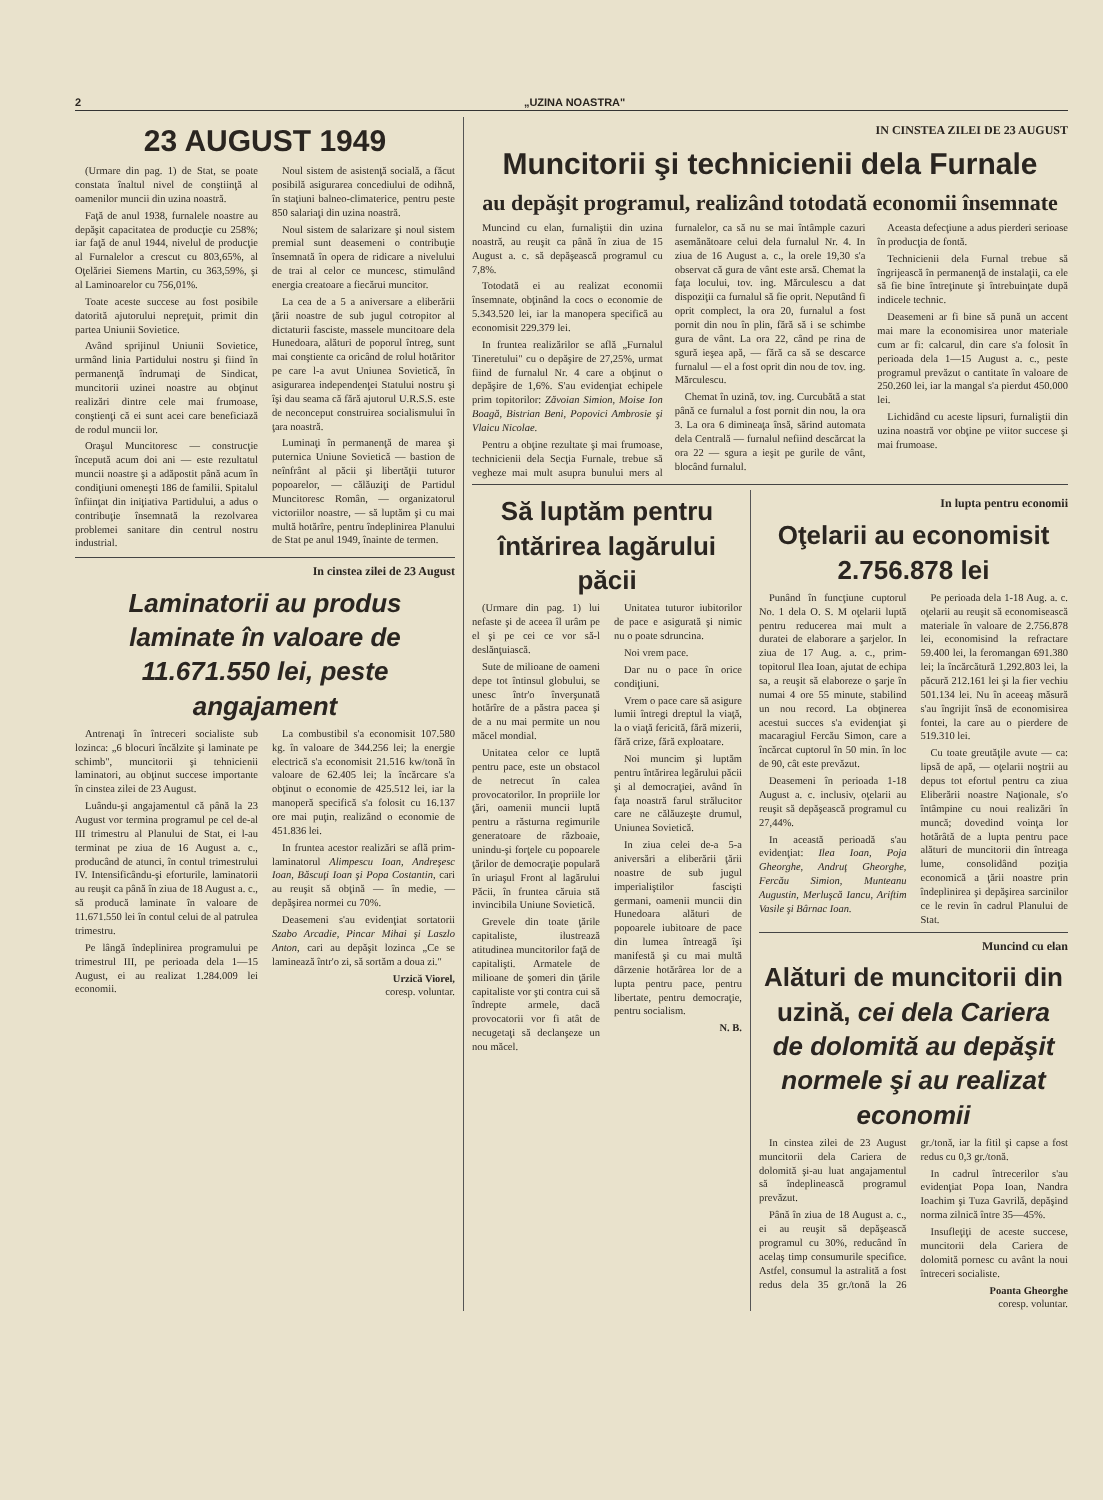2 „UZINA NOASTRA"
23 AUGUST 1949
(Urmare din pag. 1) de Stat, se poate constata înaltul nivel de conştiinţă al oamenilor muncii din uzina noastră.
Faţă de anul 1938, furnalele noastre au depăşit capacitatea de producţie cu 258%; iar faţă de anul 1944, nivelul de producţie al Furnalelor a crescut cu 803,65%, al Oţelăriei Siemens Martin, cu 363,59%, şi al Laminoarelor cu 756,01%.
Toate aceste succese au fost posibile datorită ajutorului nepreţuit, primit din partea Uniunii Sovietice.
Având sprijinul Uniunii Sovietice, urmând linia Partidului nostru şi fiind în permanenţă îndrumaţi de Sindicat, muncitorii uzinei noastre au obţinut realizări dintre cele mai frumoase, conştienţi că ei sunt acei care beneficiază de rodul muncii lor.
Oraşul Muncitoresc — construcţie începută acum doi ani — este rezultatul muncii noastre şi a adăpostit până acum în condiţiuni omeneşti 186 de familii. Spitalul înfiinţat din iniţiativa Partidului, a adus o contribuţie însemnată la rezolvarea problemei sanitare din centrul nostru industrial.
Noul sistem de asistenţă socială, a făcut posibilă asigurarea concediului de odihnă, în staţiuni balneo-climaterice, pentru peste 850 salariaţi din uzina noastră.
Noul sistem de salarizare şi noul sistem premial sunt deasemeni o contribuţie însemnată în opera de ridicare a nivelului de trai al celor ce muncesc, stimulând energia creatoare a fiecărui muncitor.
La cea de a 5 a aniversare a eliberării ţării noastre de sub jugul cotropitor al dictaturii fasciste, massele muncitoare dela Hunedoara, alături de poporul întreg, sunt mai conştiente ca oricând de rolul hotăritor pe care l-a avut Uniunea Sovietică, în asigurarea independenţei Statului nostru şi îşi dau seama că fără ajutorul U.R.S.S. este de neconceput construirea socialismului în ţara noastră.
Luminaţi în permanenţă de marea şi puternica Uniune Sovietică — bastion de neînfrânt al păcii şi libertăţii tuturor popoarelor, — călăuziţi de Partidul Muncitoresc Român, — organizatorul victoriilor noastre, — să luptăm şi cu mai multă hotărîre, pentru îndeplinirea Planului de Stat pe anul 1949, înainte de termen.
In cinstea zilei de 23 August
Laminatorii au produs laminate în valoare de 11.671.550 lei, peste angajament
Antrenaţi în întreceri socialiste sub lozinca: „6 blocuri încălzite şi laminate pe schimb", muncitorii şi tehnicienii laminatori, au obţinut succese importante în cinstea zilei de 23 August.
Luându-şi angajamentul că până la 23 August vor termina programul pe cel de-al III trimestru al Planului de Stat, ei l-au terminat pe ziua de 16 August a. c., producând de atunci, în contul trimestrului IV. Intensificându-şi eforturile, laminatorii au reuşit ca până în ziua de 18 August a. c., să producă laminate în valoare de 11.671.550 lei în contul celui de al patrulea trimestru.
Pe lângă îndeplinirea programului pe trimestrul III, pe perioada dela 1—15 August, ei au realizat 1.284.009 lei economii.
La combustibil s'a economisit 107.580 kg. în valoare de 344.256 lei; la energie electrică s'a economisit 21.516 kw/tonă în valoare de 62.405 lei; la încărcare s'a obţinut o economie de 425.512 lei, iar la manoperă specifică s'a folosit cu 16.137 ore mai puţin, realizând o economie de 451.836 lei.
In fruntea acestor realizări se află prim-laminatorul Alimpescu Ioan, Andreşesc Ioan, Băscuţi Ioan şi Popa Costantin, cari au reuşit să obţină — în medie, — depăşirea normei cu 70%.
Deasemeni s'au evidenţiat sortatorii Szabo Arcadie, Pincar Mihai şi Laszlo Anton, cari au depăşit lozinca „Ce se laminează într'o zi, să sortăm a doua zi."
Urzică Viorel,
coresp. voluntar.
IN CINSTEA ZILEI DE 23 AUGUST
Muncitorii şi technicienii dela Furnale
au depăşit programul, realizând totodată economii însemnate
Muncind cu elan, furnaliştii din uzina noastră, au reuşit ca până în ziua de 15 August a. c. să depăşească programul cu 7,8%.
Totodată ei au realizat economii însemnate, obţinând la cocs o economie de 5.343.520 lei, iar la manopera specifică au economisit 229.379 lei.
In fruntea realizărilor se află „Furnalul Tineretului" cu o depăşire de 27,25%, urmat fiind de furnalul Nr. 4 care a obţinut o depăşire de 1,6%. S'au evidenţiat echipele prim topitorilor: Zăvoian Simion, Moise Ion Boagă, Bistrian Beni, Popovici Ambrosie şi Vlaicu Nicolae.
Pentru a obţine rezultate şi mai frumoase, technicienii dela Secţia Furnale, trebue să vegheze mai mult asupra bunului mers al furnalelor, ca să nu se mai întâmple cazuri asemănătoare celui dela furnalul Nr. 4. In ziua de 16 August a. c., la orele 19,30 s'a observat că gura de vânt este arsă. Chemat la faţa locului, tov. ing. Mărculescu a dat dispoziţii ca furnalul să fie oprit. Neputând fi oprit complect, la ora 20, furnalul a fost pornit din nou în plin, fără să i se schimbe gura de vânt. La ora 22, când pe rina de sgură ieşea apă, — fără ca să se descarce furnalul — el a fost oprit din nou de tov. ing. Mărculescu.
Chemat în uzină, tov. ing. Curcubătă a stat până ce furnalul a fost pornit din nou, la ora 3. La ora 6 dimineaţa însă, sărind automata dela Centrală — furnalul nefiind descărcat la ora 22 — sgura a ieşit pe gurile de vânt, blocând furnalul.
Aceasta defecţiune a adus pierderi serioase în producţia de fontă.
Technicienii dela Furnal trebue să îngrijească în permanenţă de instalaţii, ca ele să fie bine întreţinute şi întrebuinţate după indicele technic.
Deasemeni ar fi bine să pună un accent mai mare la economisirea unor materiale cum ar fi: calcarul, din care s'a folosit în perioada dela 1—15 August a. c., peste programul prevăzut o cantitate în valoare de 250.260 lei, iar la mangal s'a pierdut 450.000 lei.
Lichidând cu aceste lipsuri, furnaliştii din uzina noastră vor obţine pe viitor succese şi mai frumoase.
Să luptăm pentru întărirea lagărului păcii
(Urmare din pag. 1) lui nefaste şi de aceea îl urâm pe el şi pe cei ce vor să-l deslănţuiască.
Sute de milioane de oameni depe tot întinsul globului, se unesc într'o înverşunată hotărîre de a păstra pacea şi de a nu mai permite un nou măcel mondial.
Unitatea celor ce luptă pentru pace, este un obstacol de netrecut în calea provocatorilor. In propriile lor ţări, oamenii muncii luptă pentru a răsturna regimurile generatoare de războaie, unindu-şi forţele cu popoarele ţărilor de democraţie populară în uriaşul Front al lagărului Păcii, în fruntea căruia stă invincibila Uniune Sovietică.
Grevele din toate ţările capitaliste, ilustrează atitudinea muncitorilor faţă de capitalişti. Armatele de milioane de şomeri din ţările capitaliste vor şti contra cui să îndrepte armele, dacă provocatorii vor fi atât de necugetaţi să declanşeze un nou măcel.
Unitatea tuturor iubitorilor de pace e asigurată şi nimic nu o poate sdruncina.
Noi vrem pace.
Dar nu o pace în orice condiţiuni.
Vrem o pace care să asigure lumii întregi dreptul la viaţă, la o viaţă fericită, fără mizerii, fără crize, fără exploatare.
Noi muncim şi luptăm pentru întărirea legărului păcii şi al democraţiei, având în faţa noastră farul strălucitor care ne călăuzeşte drumul, Uniunea Sovietică.
In ziua celei de-a 5-a aniversări a eliberării ţării noastre de sub jugul imperialiştilor fascişti germani, oamenii muncii din Hunedoara alături de popoarele iubitoare de pace din lumea întreagă îşi manifestă şi cu mai multă dârzenie hotărârea lor de a lupta pentru pace, pentru libertate, pentru democraţie, pentru socialism.
N. B.
In lupta pentru economii
Oţelarii au economisit 2.756.878 lei
Punând în funcţiune cuptorul No. 1 dela O. S. M oţelarii luptă pentru reducerea mai mult a duratei de elaborare a şarjelor. In ziua de 17 Aug. a. c., prim-topitorul Ilea Ioan, ajutat de echipa sa, a reuşit să elaboreze o şarje în numai 4 ore 55 minute, stabilind un nou record. La obţinerea acestui succes s'a evidenţiat şi macaragiul Fercău Simon, care a încărcat cuptorul în 50 min. în loc de 90, cât este prevăzut.
Deasemeni în perioada 1-18 August a. c. inclusiv, oţelarii au reuşit să depăşească programul cu 27,44%.
In această perioadă s'au evidenţiat: Ilea Ioan, Poja Gheorghe, Andruţ Gheorghe, Fercău Simion, Munteanu Augustin, Merluşcă Iancu, Ariftim Vasile şi Bârnac Ioan.
Pe perioada dela 1-18 Aug. a. c. oţelarii au reuşit să economisească materiale în valoare de 2.756.878 lei, economisind la refractare 59.400 lei, la feromangan 691.380 lei; la încărcătură 1.292.803 lei, la păcură 212.161 lei şi la fier vechiu 501.134 lei. Nu în aceeaş măsură s'au îngrijit însă de economisirea fontei, la care au o pierdere de 519.310 lei.
Cu toate greutăţile avute — ca: lipsă de apă, — oţelarii noştrii au depus tot efortul pentru ca ziua Eliberării noastre Naţionale, s'o întâmpine cu noui realizări în muncă; dovedind voinţa lor hotărâtă de a lupta pentru pace alături de muncitorii din întreaga lume, consolidând poziţia economică a ţării noastre prin îndeplinirea şi depăşirea sarcinilor ce le revin în cadrul Planului de Stat.
Muncind cu elan
Alături de muncitorii din uzină, cei dela Cariera de dolomită au depăşit normele şi au realizat economii
In cinstea zilei de 23 August muncitorii dela Cariera de dolomită şi-au luat angajamentul să îndeplinească programul prevăzut.
Până în ziua de 18 August a. c., ei au reuşit să depăşească programul cu 30%, reducând în acelaş timp consumurile specifice. Astfel, consumul la astralită a fost redus dela 35 gr./tonă la 26 gr./tonă, iar la fitil şi capse a fost redus cu 0,3 gr./tonă.
In cadrul întrecerilor s'au evidenţiat Popa Ioan, Nandra Ioachim şi Tuza Gavrilă, depăşind norma zilnică între 35—45%.
Insufleţiţi de aceste succese, muncitorii dela Cariera de dolomită pornesc cu avânt la noui întreceri socialiste.
Poanta Gheorghe
coresp. voluntar.